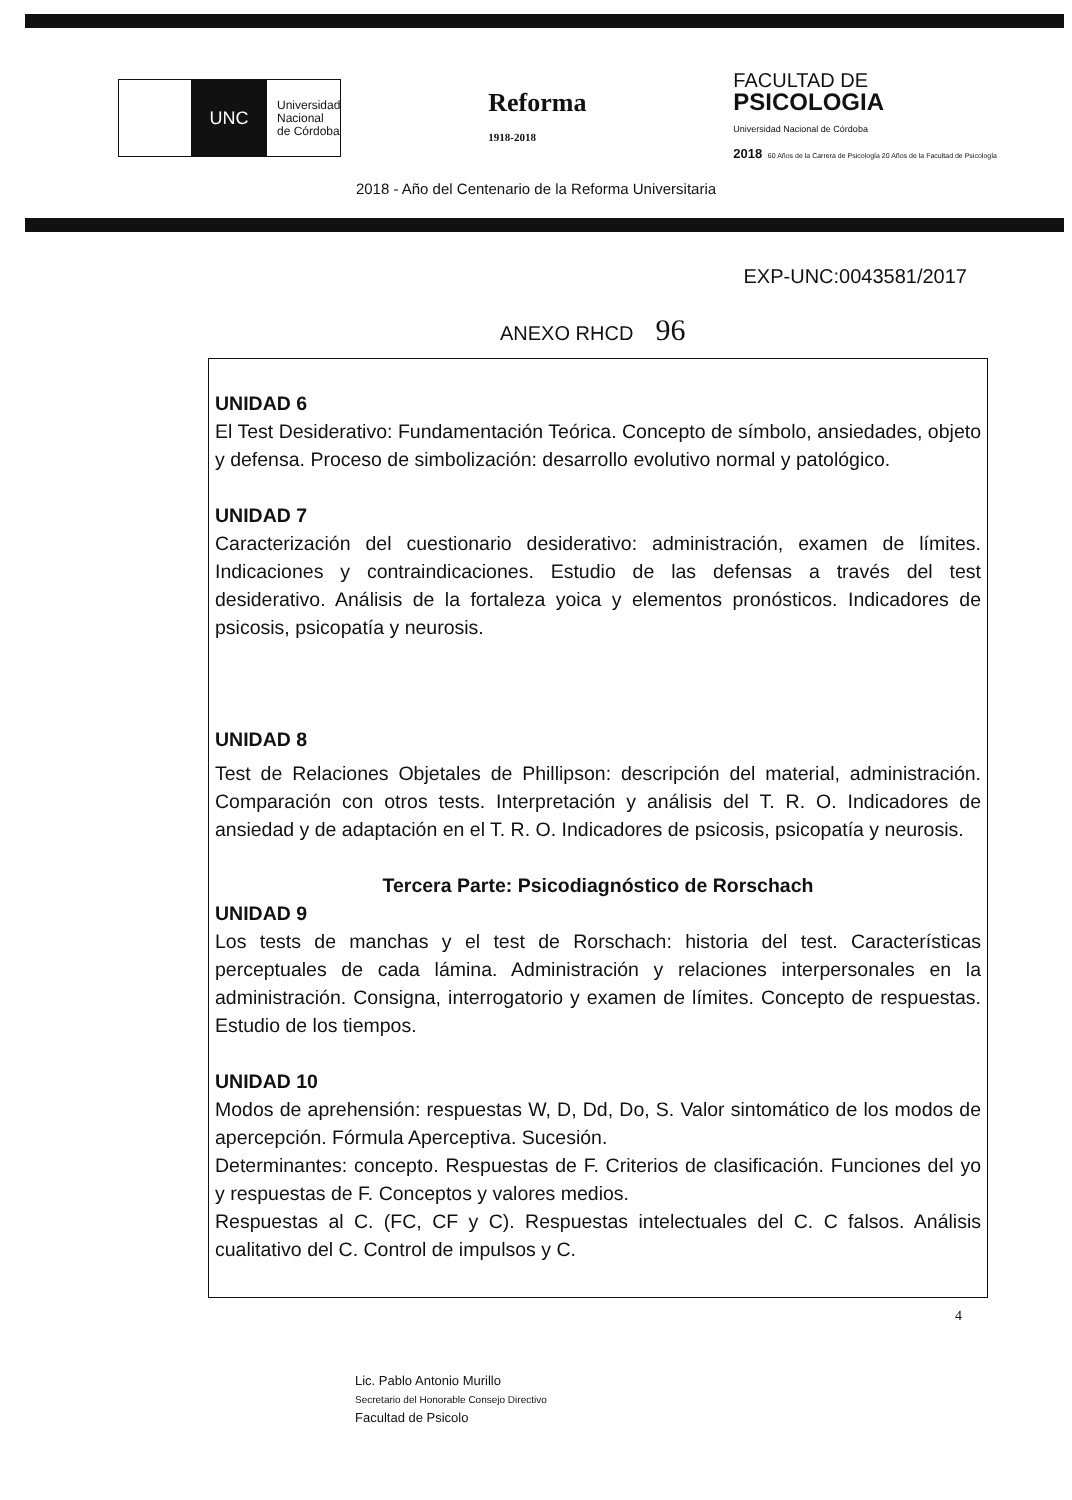UNC
Universidad
Nacional
de Córdoba
Reforma
1918-2018
FACULTAD DE
PSICOLOGIA
Universidad Nacional de Córdoba
2018 60 Años de la Carrera de Psicología 20 Años de la Facultad de Psicología
2018 - Año del Centenario de la Reforma Universitaria
EXP-UNC:0043581/2017
ANEXO RHCD 96
UNIDAD 6
El Test Desiderativo: Fundamentación Teórica. Concepto de símbolo, ansiedades, objeto y defensa. Proceso de simbolización: desarrollo evolutivo normal y patológico.
UNIDAD 7
Caracterización del cuestionario desiderativo: administración, examen de límites. Indicaciones y contraindicaciones. Estudio de las defensas a través del test desiderativo. Análisis de la fortaleza yoica y elementos pronósticos. Indicadores de psicosis, psicopatía y neurosis.
UNIDAD 8
Test de Relaciones Objetales de Phillipson: descripción del material, administración. Comparación con otros tests. Interpretación y análisis del T. R. O. Indicadores de ansiedad y de adaptación en el T. R. O. Indicadores de psicosis, psicopatía y neurosis.
Tercera Parte: Psicodiagnóstico de Rorschach
UNIDAD 9
Los tests de manchas y el test de Rorschach: historia del test. Características perceptuales de cada lámina. Administración y relaciones interpersonales en la administración. Consigna, interrogatorio y examen de límites. Concepto de respuestas. Estudio de los tiempos.
UNIDAD 10
Modos de aprehensión: respuestas W, D, Dd, Do, S. Valor sintomático de los modos de apercepción. Fórmula Aperceptiva. Sucesión.
Determinantes: concepto. Respuestas de F. Criterios de clasificación. Funciones del yo y respuestas de F. Conceptos y valores medios.
Respuestas al C. (FC, CF y C). Respuestas intelectuales del C. C falsos. Análisis cualitativo del C. Control de impulsos y C.
4
Lic. Pablo Antonio Murillo
Secretario del Honorable Consejo Directivo
Facultad de Psicolo